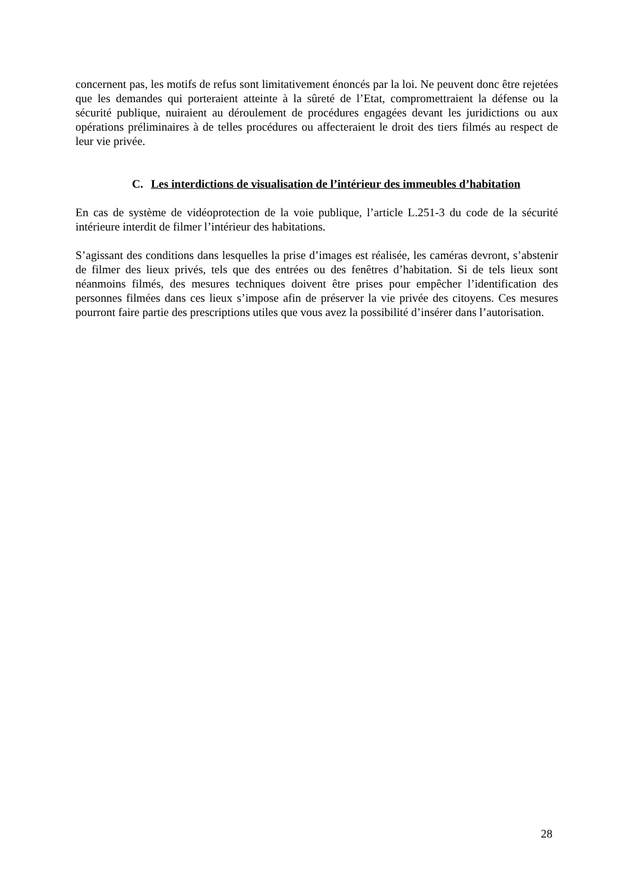concernent pas, les motifs de refus sont limitativement énoncés par la loi. Ne peuvent donc être rejetées que les demandes qui porteraient atteinte à la sûreté de l’Etat, compromettraient la défense ou la sécurité publique, nuiraient au déroulement de procédures engagées devant les juridictions ou aux opérations préliminaires à de telles procédures ou affecteraient le droit des tiers filmés au respect de leur vie privée.
C. Les interdictions de visualisation de l’intérieur des immeubles d’habitation
En cas de système de vidéoprotection de la voie publique, l’article L.251-3 du code de la sécurité intérieure interdit de filmer l’intérieur des habitations.
S’agissant des conditions dans lesquelles la prise d’images est réalisée, les caméras devront, s’abstenir de filmer des lieux privés, tels que des entrées ou des fenêtres d’habitation. Si de tels lieux sont néanmoins filmés, des mesures techniques doivent être prises pour empêcher l’identification des personnes filmées dans ces lieux s’impose afin de préserver la vie privée des citoyens. Ces mesures pourront faire partie des prescriptions utiles que vous avez la possibilité d’insérer dans l’autorisation.
28